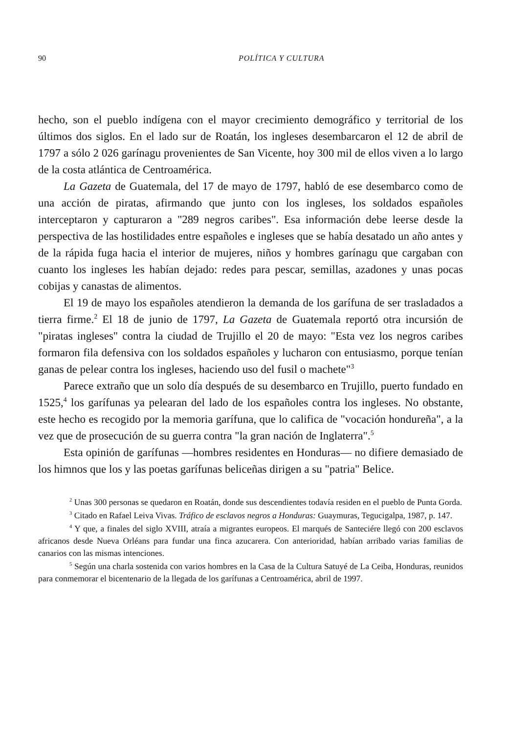90 POLÍTICA Y CULTURA
hecho, son el pueblo indígena con el mayor crecimiento demográfico y territorial de los últimos dos siglos. En el lado sur de Roatán, los ingleses desembarcaron el 12 de abril de 1797 a sólo 2 026 garínagu provenientes de San Vicente, hoy 300 mil de ellos viven a lo largo de la costa atlántica de Centroamérica.
La Gazeta de Guatemala, del 17 de mayo de 1797, habló de ese desembarco como de una acción de piratas, afirmando que junto con los ingleses, los soldados españoles interceptaron y capturaron a "289 negros caribes". Esa información debe leerse desde la perspectiva de las hostilidades entre españoles e ingleses que se había desatado un año antes y de la rápida fuga hacia el interior de mujeres, niños y hombres garínagu que cargaban con cuanto los ingleses les habían dejado: redes para pescar, semillas, azadones y unas pocas cobijas y canastas de alimentos.
El 19 de mayo los españoles atendieron la demanda de los garífuna de ser trasladados a tierra firme.<sup>2</sup> El 18 de junio de 1797, La Gazeta de Guatemala reportó otra incursión de "piratas ingleses" contra la ciudad de Trujillo el 20 de mayo: "Esta vez los negros caribes formaron fila defensiva con los soldados españoles y lucharon con entusiasmo, porque tenían ganas de pelear contra los ingleses, haciendo uso del fusil o machete"<sup>3</sup>
Parece extraño que un solo día después de su desembarco en Trujillo, puerto fundado en 1525,<sup>4</sup> los garífunas ya pelearan del lado de los españoles contra los ingleses. No obstante, este hecho es recogido por la memoria garífuna, que lo califica de "vocación hondureña", a la vez que de prosecución de su guerra contra "la gran nación de Inglaterra".<sup>5</sup>
Esta opinión de garífunas —hombres residentes en Honduras— no difiere demasiado de los himnos que los y las poetas garífunas beliceñas dirigen a su "patria" Belice.
<sup>2</sup> Unas 300 personas se quedaron en Roatán, donde sus descendientes todavía residen en el pueblo de Punta Gorda.
<sup>3</sup> Citado en Rafael Leiva Vivas. Tráfico de esclavos negros a Honduras: Guaymuras, Tegucigalpa, 1987, p. 147.
<sup>4</sup> Y que, a finales del siglo XVIII, atraía a migrantes europeos. El marqués de Santeciére llegó con 200 esclavos africanos desde Nueva Orléans para fundar una finca azucarera. Con anterioridad, habían arribado varias familias de canarios con las mismas intenciones.
<sup>5</sup> Según una charla sostenida con varios hombres en la Casa de la Cultura Satuyé de La Ceiba, Honduras, reunidos para conmemorar el bicentenario de la llegada de los garífunas a Centroamérica, abril de 1997.